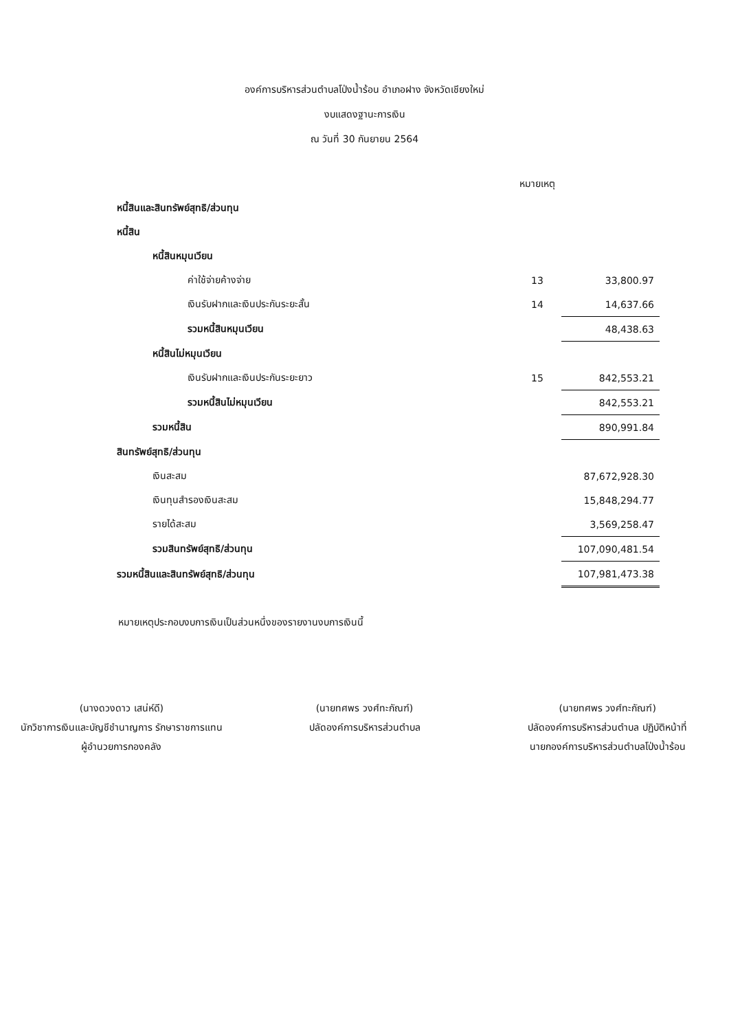องค์การบริหารส่วนตำบลโป่งน้ำร้อน อำเภอฝาง จังหวัดเชียงใหม่
งบแสดงฐานะการเงิน
ณ วันที่ 30 กันยายน 2564
| | หมายเหตุ | |
| หนี้สินและสินทรัพย์สุทธิ/ส่วนทุน | | |
| หนี้สิน | | |
| หนี้สินหมุนเวียน | | |
| ค่าใช้จ่ายค้างจ่าย | 13 | 33,800.97 |
| เงินรับฝากและเงินประกันระยะสั้น | 14 | 14,637.66 |
| รวมหนี้สินหมุนเวียน | | 48,438.63 |
| หนี้สินไม่หมุนเวียน | | |
| เงินรับฝากและเงินประกันระยะยาว | 15 | 842,553.21 |
| รวมหนี้สินไม่หมุนเวียน | | 842,553.21 |
| รวมหนี้สิน | | 890,991.84 |
| สินทรัพย์สุทธิ/ส่วนทุน | | |
| เงินสะสม | | 87,672,928.30 |
| เงินทุนสำรองเงินสะสม | | 15,848,294.77 |
| รายได้สะสม | | 3,569,258.47 |
| รวมสินทรัพย์สุทธิ/ส่วนทุน | | 107,090,481.54 |
| รวมหนี้สินและสินทรัพย์สุทธิ/ส่วนทุน | | 107,981,473.38 |
หมายเหตุประกอบงบการเงินเป็นส่วนหนึ่งของรายงานงบการเงินนี้
(นางดวงดาว เสน่ห์ดี)
นักวิชาการเงินและบัญชีชำนาญการ รักษาราชการแทน
ผู้อำนวยการกองคลัง
(นายทศพร วงศ์ทะกัณฑ์)
ปลัดองค์การบริหารส่วนตำบล
(นายทศพร วงศ์ทะกัณฑ์)
ปลัดองค์การบริหารส่วนตำบล ปฏิบัติหน้าที่
นายกองค์การบริหารส่วนตำบลโป่งน้ำร้อน